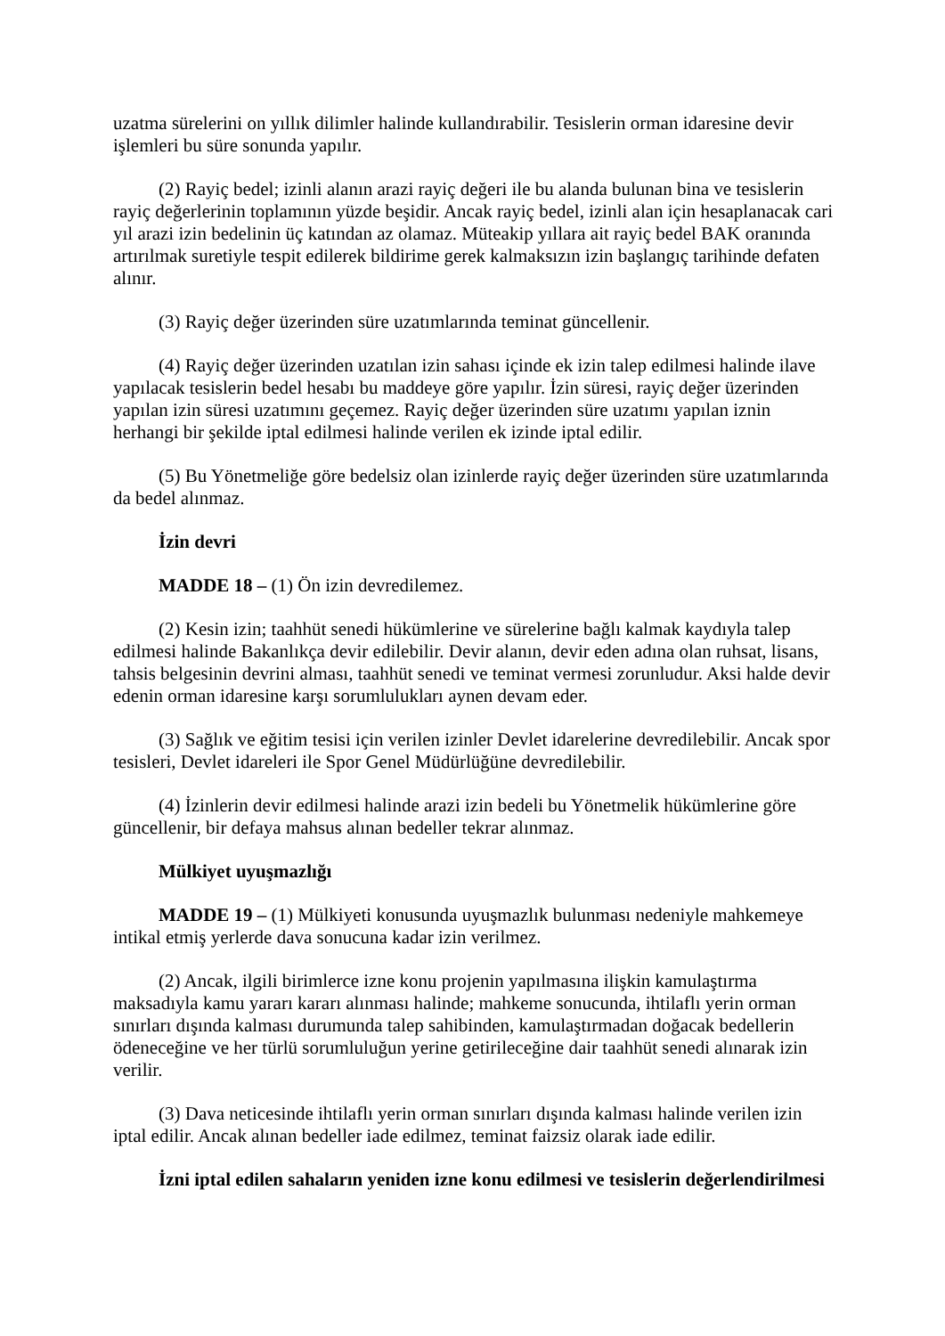uzatma sürelerini on yıllık dilimler halinde kullandırabilir. Tesislerin orman idaresine devir işlemleri bu süre sonunda yapılır.
(2) Rayiç bedel; izinli alanın arazi rayiç değeri ile bu alanda bulunan bina ve tesislerin rayiç değerlerinin toplamının yüzde beşidir. Ancak rayiç bedel, izinli alan için hesaplanacak cari yıl arazi izin bedelinin üç katından az olamaz. Müteakip yıllara ait rayiç bedel BAK oranında artırılmak suretiyle tespit edilerek bildirime gerek kalmaksızın izin başlangıç tarihinde defaten alınır.
(3) Rayiç değer üzerinden süre uzatımlarında teminat güncellenir.
(4) Rayiç değer üzerinden uzatılan izin sahası içinde ek izin talep edilmesi halinde ilave yapılacak tesislerin bedel hesabı bu maddeye göre yapılır. İzin süresi, rayiç değer üzerinden yapılan izin süresi uzatımını geçemez. Rayiç değer üzerinden süre uzatımı yapılan iznin herhangi bir şekilde iptal edilmesi halinde verilen ek izinde iptal edilir.
(5) Bu Yönetmeliğe göre bedelsiz olan izinlerde rayiç değer üzerinden süre uzatımlarında da bedel alınmaz.
İzin devri
MADDE 18 – (1) Ön izin devredilemez.
(2) Kesin izin; taahhüt senedi hükümlerine ve sürelerine bağlı kalmak kaydıyla talep edilmesi halinde Bakanlıkça devir edilebilir. Devir alanın, devir eden adına olan ruhsat, lisans, tahsis belgesinin devrini alması, taahhüt senedi ve teminat vermesi zorunludur. Aksi halde devir edenin orman idaresine karşı sorumlulukları aynen devam eder.
(3) Sağlık ve eğitim tesisi için verilen izinler Devlet idarelerine devredilebilir. Ancak spor tesisleri, Devlet idareleri ile Spor Genel Müdürlüğüne devredilebilir.
(4) İzinlerin devir edilmesi halinde arazi izin bedeli bu Yönetmelik hükümlerine göre güncellenir, bir defaya mahsus alınan bedeller tekrar alınmaz.
Mülkiyet uyuşmazlığı
MADDE 19 – (1) Mülkiyeti konusunda uyuşmazlık bulunması nedeniyle mahkemeye intikal etmiş yerlerde dava sonucuna kadar izin verilmez.
(2) Ancak, ilgili birimlerce izne konu projenin yapılmasına ilişkin kamulaştırma maksadıyla kamu yararı kararı alınması halinde; mahkeme sonucunda, ihtilaflı yerin orman sınırları dışında kalması durumunda talep sahibinden, kamulaştırmadan doğacak bedellerin ödeneceğine ve her türlü sorumluluğun yerine getirileceğine dair taahhüt senedi alınarak izin verilir.
(3) Dava neticesinde ihtilaflı yerin orman sınırları dışında kalması halinde verilen izin iptal edilir. Ancak alınan bedeller iade edilmez, teminat faizsiz olarak iade edilir.
İzni iptal edilen sahaların yeniden izne konu edilmesi ve tesislerin değerlendirilmesi